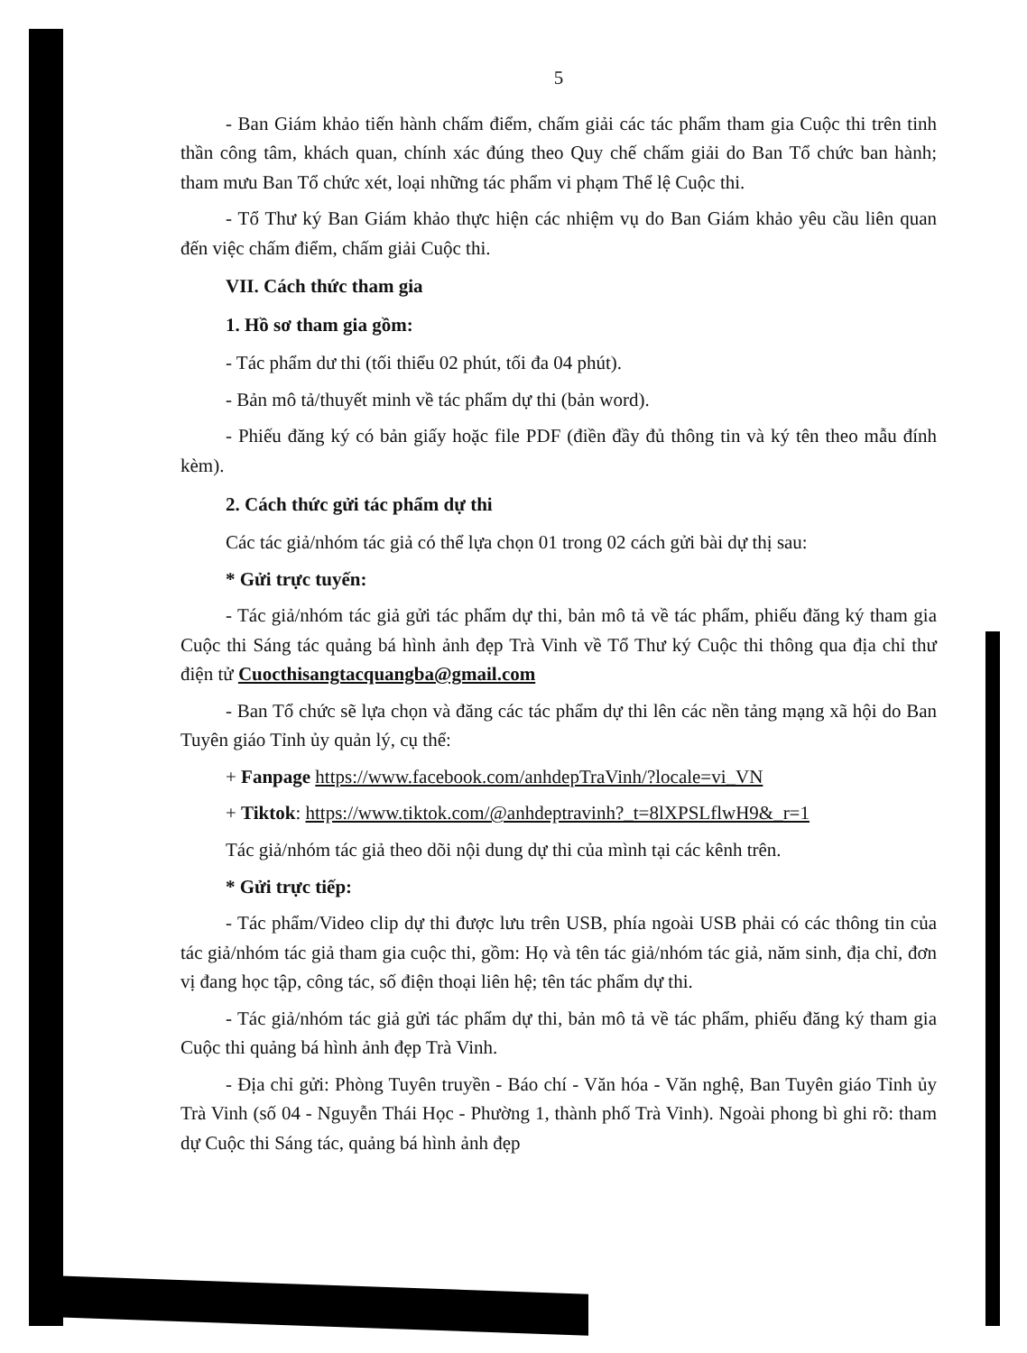5
- Ban Giám khảo tiến hành chấm điểm, chấm giải các tác phẩm tham gia Cuộc thi trên tinh thần công tâm, khách quan, chính xác đúng theo Quy chế chấm giải do Ban Tổ chức ban hành; tham mưu Ban Tổ chức xét, loại những tác phẩm vi phạm Thể lệ Cuộc thi.
- Tổ Thư ký Ban Giám khảo thực hiện các nhiệm vụ do Ban Giám khảo yêu cầu liên quan đến việc chấm điểm, chấm giải Cuộc thi.
VII. Cách thức tham gia
1. Hồ sơ tham gia gồm:
- Tác phẩm dư thi (tối thiểu 02 phút, tối đa 04 phút).
- Bản mô tả/thuyết minh về tác phẩm dự thi (bản word).
- Phiếu đăng ký có bản giấy hoặc file PDF (điền đầy đủ thông tin và ký tên theo mẫu đính kèm).
2. Cách thức gửi tác phẩm dự thi
Các tác giả/nhóm tác giả có thể lựa chọn 01 trong 02 cách gửi bài dự thị sau:
* Gửi trực tuyến:
- Tác giả/nhóm tác giả gửi tác phẩm dự thi, bản mô tả về tác phẩm, phiếu đăng ký tham gia Cuộc thi Sáng tác quảng bá hình ảnh đẹp Trà Vinh về Tổ Thư ký Cuộc thi thông qua địa chỉ thư điện tử Cuocthisangtacquangba@gmail.com
- Ban Tổ chức sẽ lựa chọn và đăng các tác phẩm dự thi lên các nền tảng mạng xã hội do Ban Tuyên giáo Tỉnh ủy quản lý, cụ thể:
+ Fanpage https://www.facebook.com/anhdepTraVinh/?locale=vi_VN
+ Tiktok: https://www.tiktok.com/@anhdeptravinh?_t=8lXPSLflwH9&_r=1
Tác giả/nhóm tác giả theo dõi nội dung dự thi của mình tại các kênh trên.
* Gửi trực tiếp:
- Tác phẩm/Video clip dự thi được lưu trên USB, phía ngoài USB phải có các thông tin của tác giả/nhóm tác giả tham gia cuộc thi, gồm: Họ và tên tác giả/nhóm tác giả, năm sinh, địa chỉ, đơn vị đang học tập, công tác, số điện thoại liên hệ; tên tác phẩm dự thi.
- Tác giả/nhóm tác giả gửi tác phẩm dự thi, bản mô tả về tác phẩm, phiếu đăng ký tham gia Cuộc thi quảng bá hình ảnh đẹp Trà Vinh.
- Địa chỉ gửi: Phòng Tuyên truyền - Báo chí - Văn hóa - Văn nghệ, Ban Tuyên giáo Tỉnh ủy Trà Vinh (số 04 - Nguyễn Thái Học - Phường 1, thành phố Trà Vinh). Ngoài phong bì ghi rõ: tham dự Cuộc thi Sáng tác, quảng bá hình ảnh đẹp